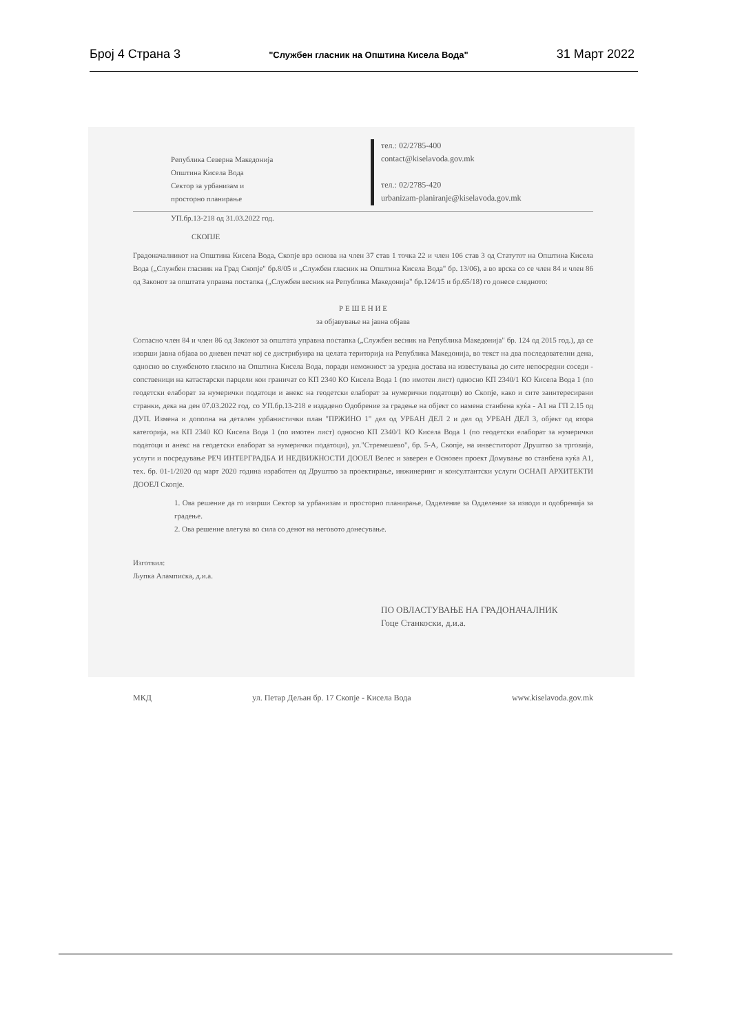Број 4 Страна 3 "Службен гласник на Општина Кисела Вода" 31 Март 2022
Република Северна Македонија
Општина Кисела Вода
Сектор за урбанизам и
просторно планирање
тел.: 02/2785-400
contact@kiselavoda.gov.mk
тел.: 02/2785-420
urbanizam-planiranje@kiselavoda.gov.mk
УП.бр.13-218 од 31.03.2022 год.
СКОПЈЕ
Градоначалникот на Општина Кисела Вода, Скопје врз основа на член 37 став 1 точка 22 и член 106 став 3 од Статутот на Општина Кисела Вода („Службен гласник на Град Скопје" бр.8/05 и „Службен гласник на Општина Кисела Вода" бр. 13/06), а во врска со се член 84 и член 86 од Законот за општата управна постапка („Службен весник на Република Македонија" бр.124/15 и бр.65/18) го донесе следното:
Р Е Ш Е Н И Е
за објавување на јавна објава
Согласно член 84 и член 86 од Законот за општата управна постапка („Службен весник на Република Македонија" бр. 124 од 2015 год.), да се изврши јавна објава во дневен печат кој се дистрибуира на целата територија на Република Македонија, во текст на два последователни дена, односно во службеното гласило на Општина Кисела Вода, поради неможност за уредна достава на известувања до сите непосредни соседи - сопственици на катастарски парцели кои граничат со КП 2340 КО Кисела Вода 1 (по имотен лист) односно КП 2340/1 КО Кисела Вода 1 (по геодетски елаборат за нумерички податоци и анекс на геодетски елаборат за нумерички податоци) во Скопје, како и сите заинтересирани странки, дека на ден 07.03.2022 год. со УП.бр.13-218 е издадено Одобрение за градење на објект со намена станбена куќа - А1 на ГП 2.15 од ДУП. Измена и дополна на детален урбанистички план "ПРЖИНО 1" дел од УРБАН ДЕЛ 2 и дел од УРБАН ДЕЛ 3, објект од втора категорија, на КП 2340 КО Кисела Вода 1 (по имотен лист) односно КП 2340/1 КО Кисела Вода 1 (по геодетски елаборат за нумерички податоци и анекс на геодетски елаборат за нумерички податоци), ул."Стремешево", бр. 5-А, Скопје, на инвеститорот Друштво за трговија, услуги и посредување РЕЧ ИНТЕРГРАДБА И НЕДВИЖНОСТИ ДООЕЛ Велес и заверен е Основен проект Домување во станбена куќа А1, тех. бр. 01-1/2020 од март 2020 година изработен од Друштво за проектирање, инжинеринг и консултантски услуги ОСНАП АРХИТЕКТИ ДООЕЛ Скопје.
1. Ова решение да го изврши Сектор за урбанизам и просторно планирање, Одделение за Одделение за изводи и одобренија за градење.
2. Ова решение влегува во сила со денот на неговото донесување.
Изготвил:
Љупка Аламписка, д.и.а.
ПО ОВЛАСТУВАЊЕ НА ГРАДОНАЧАЛНИК
Гоце Станкоски, д.и.а.
МКД ул. Петар Дељан бр. 17 Скопје - Кисела Вода www.kiselavoda.gov.mk